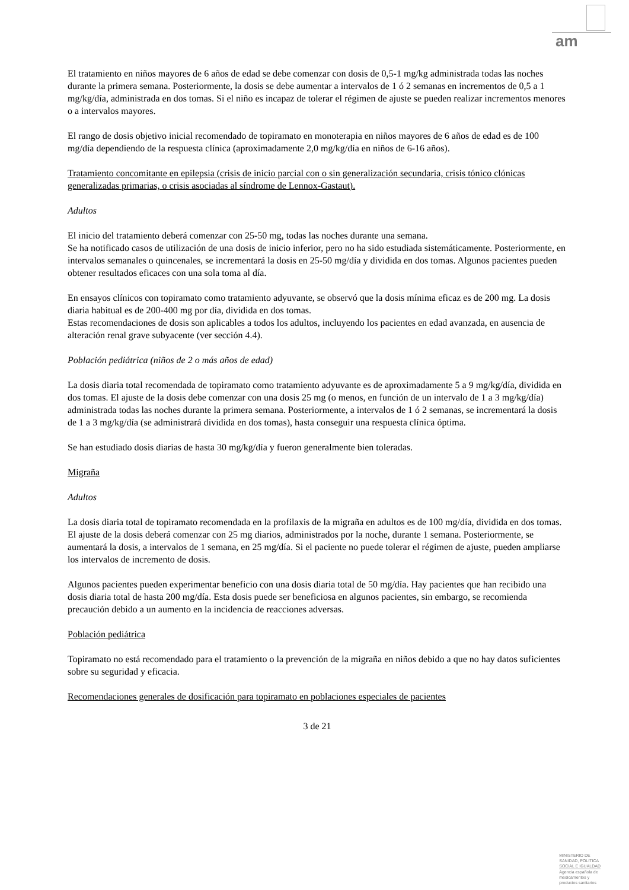am
El tratamiento en niños mayores de 6 años de edad se debe comenzar con dosis de 0,5-1 mg/kg administrada todas las noches durante la primera semana. Posteriormente, la dosis se debe aumentar a intervalos de 1 ó 2 semanas en incrementos de 0,5 a 1 mg/kg/día, administrada en dos tomas. Si el niño es incapaz de tolerar el régimen de ajuste se pueden realizar incrementos menores o a intervalos mayores.
El rango de dosis objetivo inicial recomendado de topiramato en monoterapia en niños mayores de 6 años de edad es de 100 mg/día dependiendo de la respuesta clínica (aproximadamente 2,0 mg/kg/día en niños de 6-16 años).
Tratamiento concomitante en epilepsia (crisis de inicio parcial con o sin generalización secundaria, crisis tónico clónicas generalizadas primarias, o crisis asociadas al síndrome de Lennox-Gastaut).
Adultos
El inicio del tratamiento deberá comenzar con 25-50 mg, todas las noches durante una semana.
Se ha notificado casos de utilización de una dosis de inicio inferior, pero no ha sido estudiada sistemáticamente. Posteriormente, en intervalos semanales o quincenales, se incrementará la dosis en 25-50 mg/día y dividida en dos tomas. Algunos pacientes pueden obtener resultados eficaces con una sola toma al día.
En ensayos clínicos con topiramato como tratamiento adyuvante, se observó que la dosis mínima eficaz es de 200 mg. La dosis diaria habitual es de 200-400 mg por día, dividida en dos tomas.
Estas recomendaciones de dosis son aplicables a todos los adultos, incluyendo los pacientes en edad avanzada, en ausencia de alteración renal grave subyacente (ver sección 4.4).
Población pediátrica (niños de 2 o más años de edad)
La dosis diaria total recomendada de topiramato como tratamiento adyuvante es de aproximadamente 5 a 9 mg/kg/día, dividida en dos tomas. El ajuste de la dosis debe comenzar con una dosis 25 mg (o menos, en función de un intervalo de 1 a 3 mg/kg/día) administrada todas las noches durante la primera semana. Posteriormente, a intervalos de 1 ó 2 semanas, se incrementará la dosis de 1 a 3 mg/kg/día (se administrará dividida en dos tomas), hasta conseguir una respuesta clínica óptima.
Se han estudiado dosis diarias de hasta 30 mg/kg/día y fueron generalmente bien toleradas.
Migraña
Adultos
La dosis diaria total de topiramato recomendada en la profilaxis de la migraña en adultos es de 100 mg/día, dividida en dos tomas. El ajuste de la dosis deberá comenzar con 25 mg diarios, administrados por la noche, durante 1 semana. Posteriormente, se aumentará la dosis, a intervalos de 1 semana, en 25 mg/día. Si el paciente no puede tolerar el régimen de ajuste, pueden ampliarse los intervalos de incremento de dosis.
Algunos pacientes pueden experimentar beneficio con una dosis diaria total de 50 mg/día. Hay pacientes que han recibido una dosis diaria total de hasta 200 mg/día. Esta dosis puede ser beneficiosa en algunos pacientes, sin embargo, se recomienda precaución debido a un aumento en la incidencia de reacciones adversas.
Población pediátrica
Topiramato no está recomendado para el tratamiento o la prevención de la migraña en niños debido a que no hay datos suficientes sobre su seguridad y eficacia.
Recomendaciones generales de dosificación para topiramato en poblaciones especiales de pacientes
3 de 21
MINISTERIO DE
SANIDAD, POLITICA
SOCIAL E IGUALDAD
Agencia española de
medicamentos y
productos sanitarios